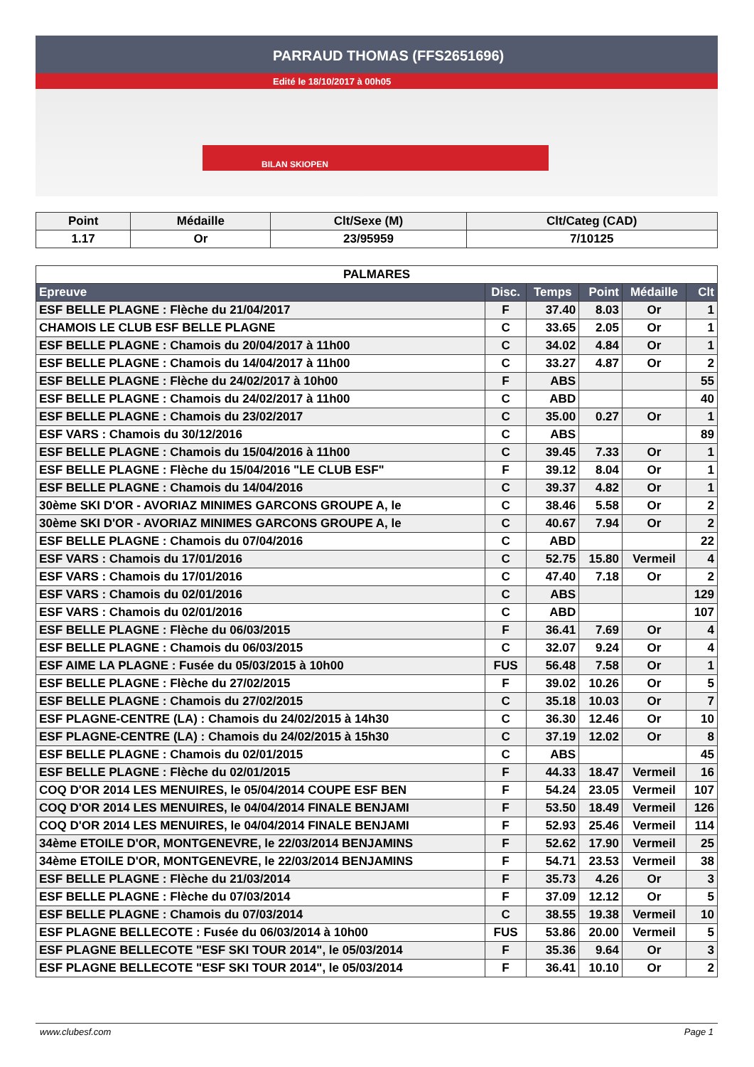PARRAUD THOMAS (FFS2651696)
Edité le 18/10/2017 à 00h05
BILAN SKIOPEN
| Point | Médaille | Clt/Sexe (M) | Clt/Categ (CAD) |
| --- | --- | --- | --- |
| 1.17 | Or | 23/95959 | 7/10125 |
| PALMARES | | | | | |
| Epreuve | Disc. | Temps | Point | Médaille | Clt |
| ESF BELLE PLAGNE : Flèche du 21/04/2017 | F | 37.40 | 8.03 | Or | 1 |
| CHAMOIS LE CLUB ESF BELLE PLAGNE | C | 33.65 | 2.05 | Or | 1 |
| ESF BELLE PLAGNE : Chamois du 20/04/2017 à 11h00 | C | 34.02 | 4.84 | Or | 1 |
| ESF BELLE PLAGNE : Chamois du 14/04/2017 à 11h00 | C | 33.27 | 4.87 | Or | 2 |
| ESF BELLE PLAGNE : Flèche du 24/02/2017 à 10h00 | F | ABS | | | 55 |
| ESF BELLE PLAGNE : Chamois du 24/02/2017 à 11h00 | C | ABD | | | 40 |
| ESF BELLE PLAGNE : Chamois du 23/02/2017 | C | 35.00 | 0.27 | Or | 1 |
| ESF VARS : Chamois du 30/12/2016 | C | ABS | | | 89 |
| ESF BELLE PLAGNE : Chamois du 15/04/2016 à 11h00 | C | 39.45 | 7.33 | Or | 1 |
| ESF BELLE PLAGNE : Flèche du 15/04/2016 "LE CLUB ESF" | F | 39.12 | 8.04 | Or | 1 |
| ESF BELLE PLAGNE : Chamois du 14/04/2016 | C | 39.37 | 4.82 | Or | 1 |
| 30ème SKI D'OR - AVORIAZ MINIMES GARCONS GROUPE A, le | C | 38.46 | 5.58 | Or | 2 |
| 30ème SKI D'OR - AVORIAZ MINIMES GARCONS GROUPE A, le | C | 40.67 | 7.94 | Or | 2 |
| ESF BELLE PLAGNE : Chamois du 07/04/2016 | C | ABD | | | 22 |
| ESF VARS : Chamois du 17/01/2016 | C | 52.75 | 15.80 | Vermeil | 4 |
| ESF VARS : Chamois du 17/01/2016 | C | 47.40 | 7.18 | Or | 2 |
| ESF VARS : Chamois du 02/01/2016 | C | ABS | | | 129 |
| ESF VARS : Chamois du 02/01/2016 | C | ABD | | | 107 |
| ESF BELLE PLAGNE : Flèche du 06/03/2015 | F | 36.41 | 7.69 | Or | 4 |
| ESF BELLE PLAGNE : Chamois du 06/03/2015 | C | 32.07 | 9.24 | Or | 4 |
| ESF AIME LA PLAGNE : Fusée du 05/03/2015 à 10h00 | FUS | 56.48 | 7.58 | Or | 1 |
| ESF BELLE PLAGNE : Flèche du 27/02/2015 | F | 39.02 | 10.26 | Or | 5 |
| ESF BELLE PLAGNE : Chamois du 27/02/2015 | C | 35.18 | 10.03 | Or | 7 |
| ESF PLAGNE-CENTRE (LA) : Chamois du 24/02/2015 à 14h30 | C | 36.30 | 12.46 | Or | 10 |
| ESF PLAGNE-CENTRE (LA) : Chamois du 24/02/2015 à 15h30 | C | 37.19 | 12.02 | Or | 8 |
| ESF BELLE PLAGNE : Chamois du 02/01/2015 | C | ABS | | | 45 |
| ESF BELLE PLAGNE : Flèche du 02/01/2015 | F | 44.33 | 18.47 | Vermeil | 16 |
| COQ D'OR 2014 LES MENUIRES, le 05/04/2014 COUPE ESF BEN | F | 54.24 | 23.05 | Vermeil | 107 |
| COQ D'OR 2014 LES MENUIRES, le 04/04/2014 FINALE BENJAMI | F | 53.50 | 18.49 | Vermeil | 126 |
| COQ D'OR 2014 LES MENUIRES, le 04/04/2014 FINALE BENJAMI | F | 52.93 | 25.46 | Vermeil | 114 |
| 34ème ETOILE D'OR, MONTGENEVRE, le 22/03/2014 BENJAMINS | F | 52.62 | 17.90 | Vermeil | 25 |
| 34ème ETOILE D'OR, MONTGENEVRE, le 22/03/2014 BENJAMINS | F | 54.71 | 23.53 | Vermeil | 38 |
| ESF BELLE PLAGNE : Flèche du 21/03/2014 | F | 35.73 | 4.26 | Or | 3 |
| ESF BELLE PLAGNE : Flèche du 07/03/2014 | F | 37.09 | 12.12 | Or | 5 |
| ESF BELLE PLAGNE : Chamois du 07/03/2014 | C | 38.55 | 19.38 | Vermeil | 10 |
| ESF PLAGNE BELLECOTE : Fusée du 06/03/2014 à 10h00 | FUS | 53.86 | 20.00 | Vermeil | 5 |
| ESF PLAGNE BELLECOTE "ESF SKI TOUR 2014", le 05/03/2014 | F | 35.36 | 9.64 | Or | 3 |
| ESF PLAGNE BELLECOTE "ESF SKI TOUR 2014", le 05/03/2014 | F | 36.41 | 10.10 | Or | 2 |
www.clubesf.com Page 1